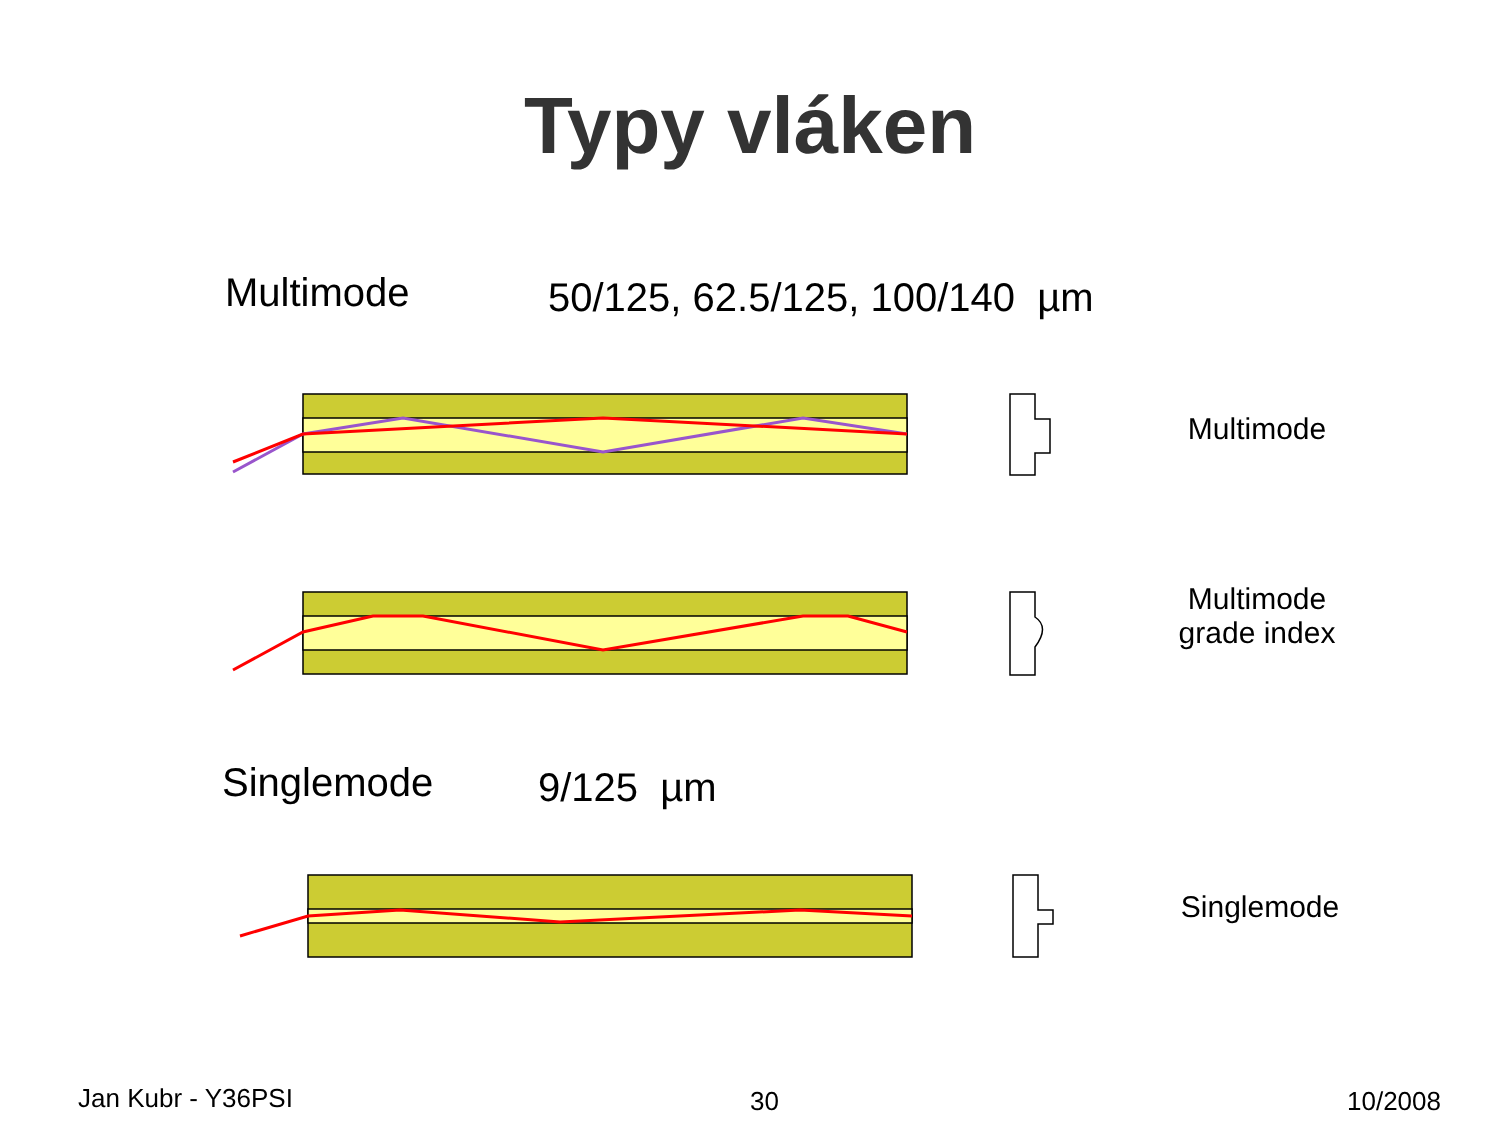Typy vláken
Multimode 50/125, 62.5/125, 100/140 µm
Multimode
Multimode
grade index
Singlemode 9/125 µm
Singlemode
Jan Kubr - Y36PSI 30 10/2008